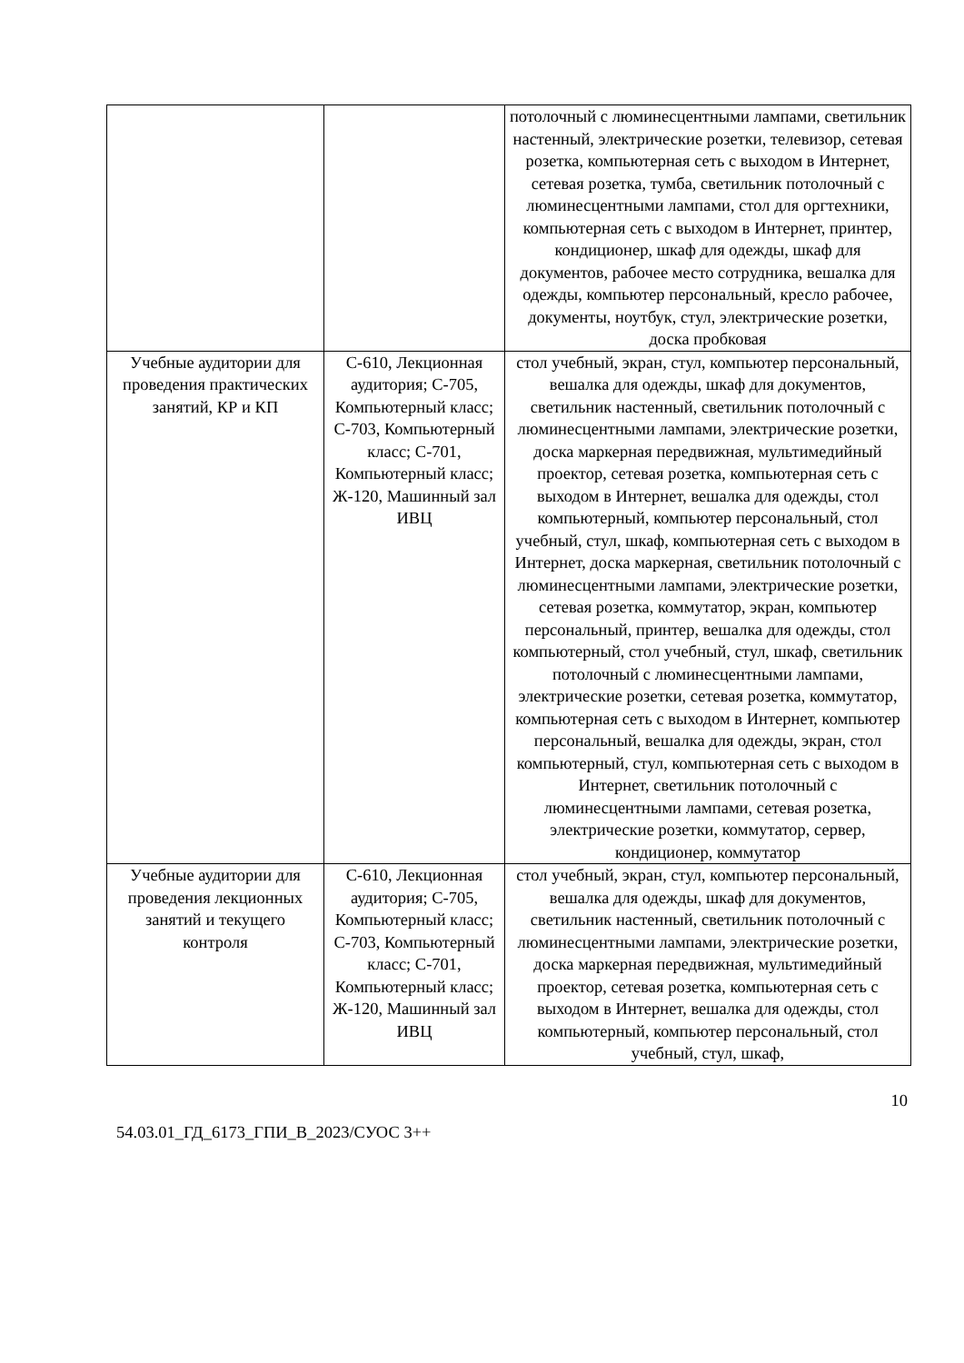| | | потолочный с люминесцентными лампами, светильник настенный, электрические розетки, телевизор, сетевая розетка, компьютерная сеть с выходом в Интернет, сетевая розетка, тумба, светильник потолочный с люминесцентными лампами, стол для оргтехники, компьютерная сеть с выходом в Интернет, принтер, кондиционер, шкаф для одежды, шкаф для документов, рабочее место сотрудника, вешалка для одежды, компьютер персональный, кресло рабочее, документы, ноутбук, стул, электрические розетки, доска пробковая |
| Учебные аудитории для проведения практических занятий, КР и КП | С-610, Лекционная аудитория; С-705, Компьютерный класс; С-703, Компьютерный класс; С-701, Компьютерный класс; Ж-120, Машинный зал ИВЦ | стол учебный, экран, стул, компьютер персональный, вешалка для одежды, шкаф для документов, светильник настенный, светильник потолочный с люминесцентными лампами, электрические розетки, доска маркерная передвижная, мультимедийный проектор, сетевая розетка, компьютерная сеть с выходом в Интернет, вешалка для одежды, стол компьютерный, компьютер персональный, стол учебный, стул, шкаф, компьютерная сеть с выходом в Интернет, доска маркерная, светильник потолочный с люминесцентными лампами, электрические розетки, сетевая розетка, коммутатор, экран, компьютер персональный, принтер, вешалка для одежды, стол компьютерный, стол учебный, стул, шкаф, светильник потолочный с люминесцентными лампами, электрические розетки, сетевая розетка, коммутатор, компьютерная сеть с выходом в Интернет, компьютер персональный, вешалка для одежды, экран, стол компьютерный, стул, компьютерная сеть с выходом в Интернет, светильник потолочный с люминесцентными лампами, сетевая розетка, электрические розетки, коммутатор, сервер, кондиционер, коммутатор |
| Учебные аудитории для проведения лекционных занятий и текущего контроля | С-610, Лекционная аудитория; С-705, Компьютерный класс; С-703, Компьютерный класс; С-701, Компьютерный класс; Ж-120, Машинный зал ИВЦ | стол учебный, экран, стул, компьютер персональный, вешалка для одежды, шкаф для документов, светильник настенный, светильник потолочный с люминесцентными лампами, электрические розетки, доска маркерная передвижная, мультимедийный проектор, сетевая розетка, компьютерная сеть с выходом в Интернет, вешалка для одежды, стол компьютерный, компьютер персональный, стол учебный, стул, шкаф, |
10
54.03.01_ГД_6173_ГПИ_В_2023/СУОС 3++